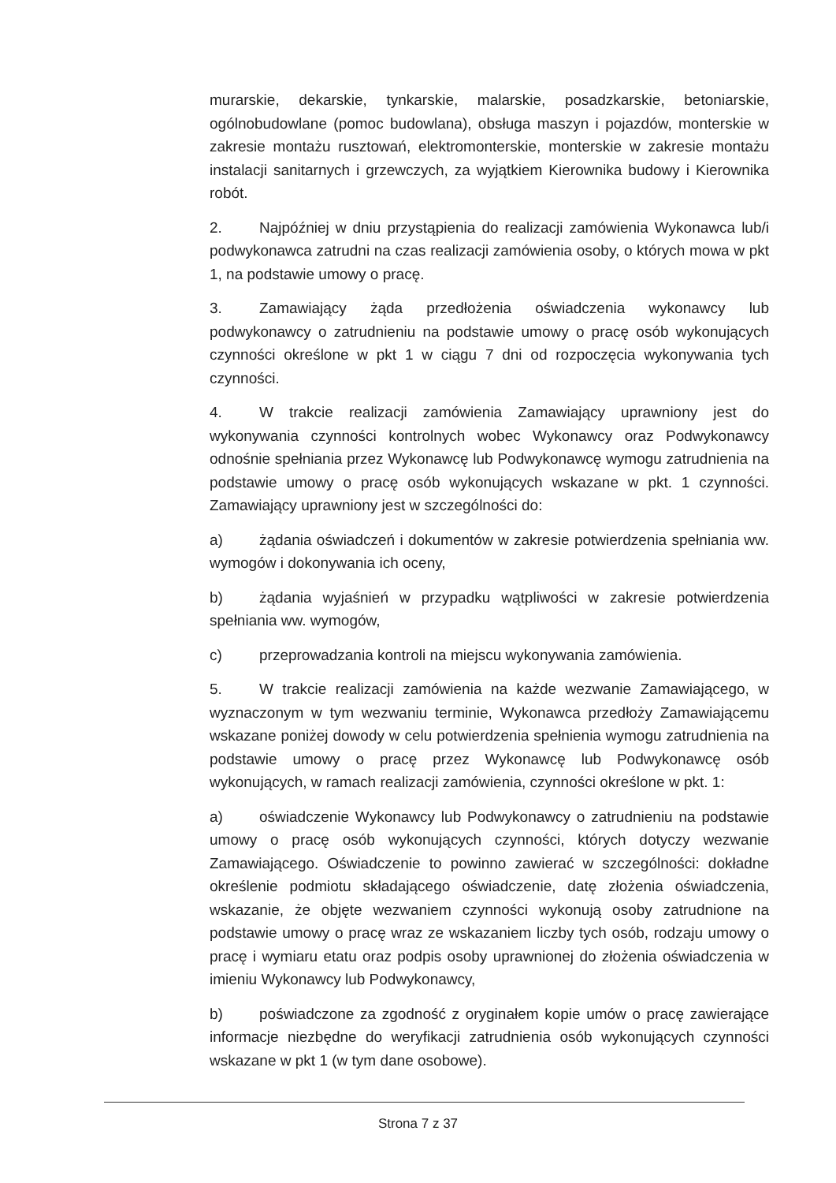murarskie, dekarskie, tynkarskie, malarskie, posadzkarskie, betoniarskie, ogólnobudowlane (pomoc budowlana), obsługa maszyn i pojazdów, monterskie w zakresie montażu rusztowań, elektromonterskie, monterskie w zakresie montażu instalacji sanitarnych i grzewczych, za wyjątkiem Kierownika budowy i Kierownika robót.
2. Najpóźniej w dniu przystąpienia do realizacji zamówienia Wykonawca lub/i podwykonawca zatrudni na czas realizacji zamówienia osoby, o których mowa w pkt 1, na podstawie umowy o pracę.
3. Zamawiający żąda przedłożenia oświadczenia wykonawcy lub podwykonawcy o zatrudnieniu na podstawie umowy o pracę osób wykonujących czynności określone w pkt 1 w ciągu 7 dni od rozpoczęcia wykonywania tych czynności.
4. W trakcie realizacji zamówienia Zamawiający uprawniony jest do wykonywania czynności kontrolnych wobec Wykonawcy oraz Podwykonawcy odnośnie spełniania przez Wykonawcę lub Podwykonawcę wymogu zatrudnienia na podstawie umowy o pracę osób wykonujących wskazane w pkt. 1 czynności. Zamawiający uprawniony jest w szczególności do:
a) żądania oświadczeń i dokumentów w zakresie potwierdzenia spełniania ww. wymogów i dokonywania ich oceny,
b) żądania wyjaśnień w przypadku wątpliwości w zakresie potwierdzenia spełniania ww. wymogów,
c) przeprowadzania kontroli na miejscu wykonywania zamówienia.
5. W trakcie realizacji zamówienia na każde wezwanie Zamawiającego, w wyznaczonym w tym wezwaniu terminie, Wykonawca przedłoży Zamawiającemu wskazane poniżej dowody w celu potwierdzenia spełnienia wymogu zatrudnienia na podstawie umowy o pracę przez Wykonawcę lub Podwykonawcę osób wykonujących, w ramach realizacji zamówienia, czynności określone w pkt. 1:
a) oświadczenie Wykonawcy lub Podwykonawcy o zatrudnieniu na podstawie umowy o pracę osób wykonujących czynności, których dotyczy wezwanie Zamawiającego. Oświadczenie to powinno zawierać w szczególności: dokładne określenie podmiotu składającego oświadczenie, datę złożenia oświadczenia, wskazanie, że objęte wezwaniem czynności wykonują osoby zatrudnione na podstawie umowy o pracę wraz ze wskazaniem liczby tych osób, rodzaju umowy o pracę i wymiaru etatu oraz podpis osoby uprawnionej do złożenia oświadczenia w imieniu Wykonawcy lub Podwykonawcy,
b) poświadczone za zgodność z oryginałem kopie umów o pracę zawierające informacje niezbędne do weryfikacji zatrudnienia osób wykonujących czynności wskazane w pkt 1 (w tym dane osobowe).
Strona 7 z 37